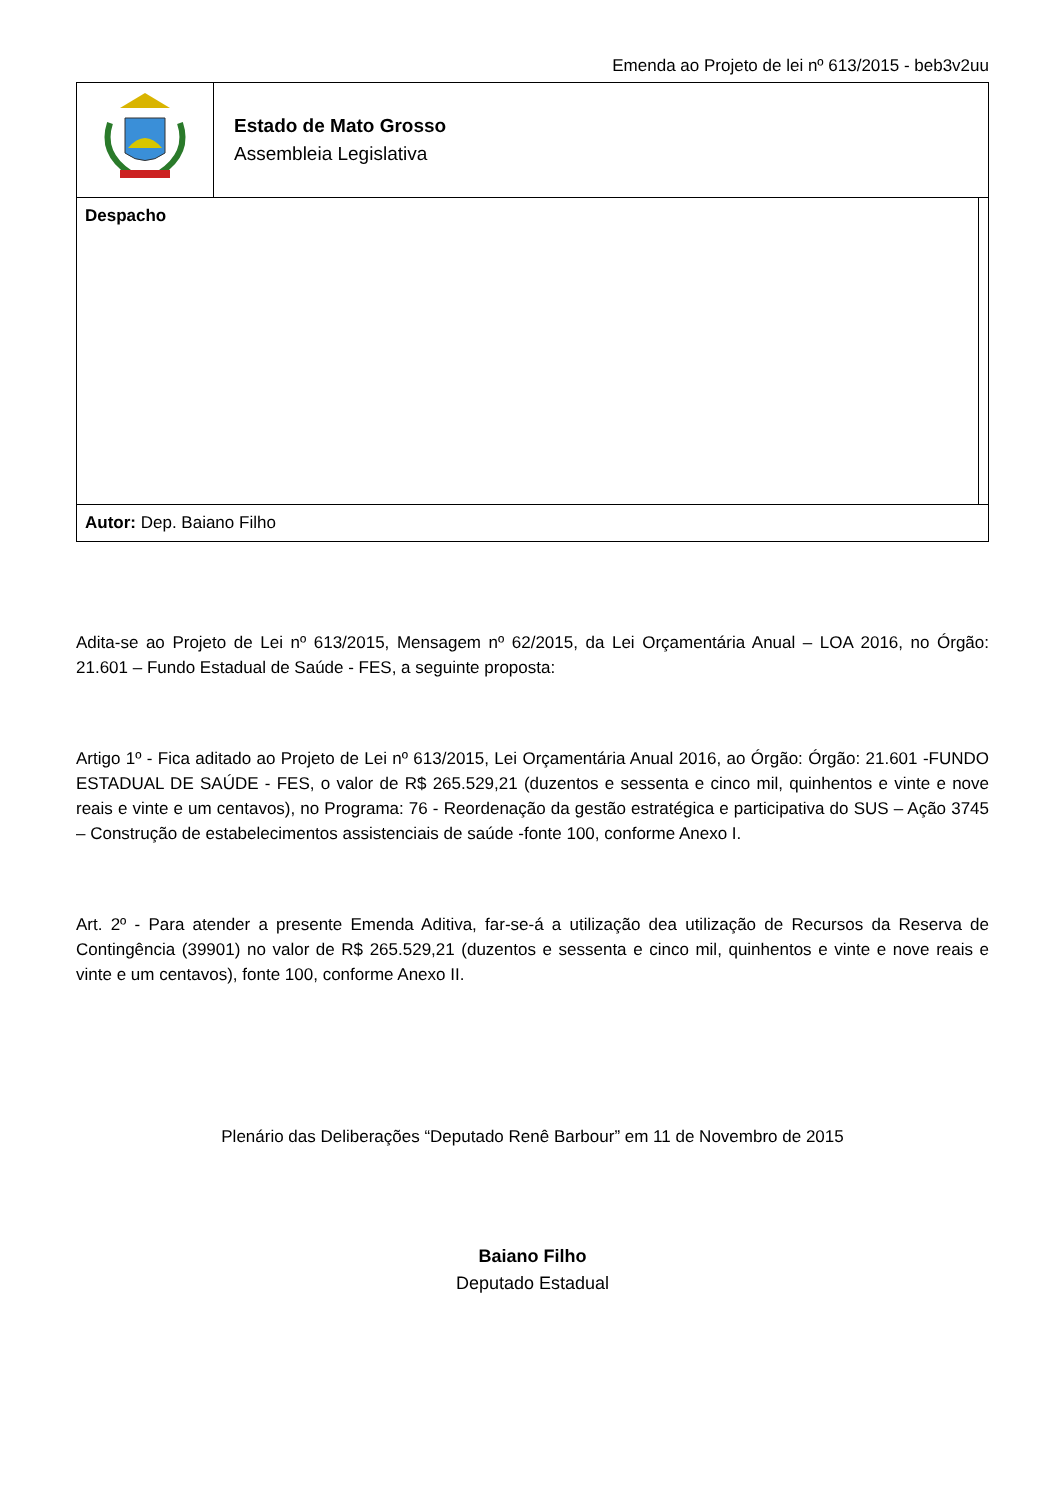Emenda ao Projeto de lei nº 613/2015 - beb3v2uu
| | Estado de Mato Grosso Assembleia Legislativa | |
| Despacho | | |
| Autor: Dep. Baiano Filho | | |
Adita-se ao Projeto de Lei nº 613/2015, Mensagem nº 62/2015, da Lei Orçamentária Anual – LOA 2016, no Órgão: 21.601 – Fundo Estadual de Saúde - FES, a seguinte proposta:
Artigo 1º - Fica aditado ao Projeto de Lei nº 613/2015, Lei Orçamentária Anual 2016, ao Órgão: Órgão: 21.601 -FUNDO ESTADUAL DE SAÚDE - FES, o valor de R$ 265.529,21 (duzentos e sessenta e cinco mil, quinhentos e vinte e nove reais e vinte e um centavos), no Programa: 76 - Reordenação da gestão estratégica e participativa do SUS – Ação 3745 – Construção de estabelecimentos assistenciais de saúde -fonte 100, conforme Anexo I.
Art. 2º - Para atender a presente Emenda Aditiva, far-se-á a utilização dea utilização de Recursos da Reserva de Contingência (39901) no valor de R$ 265.529,21 (duzentos e sessenta e cinco mil, quinhentos e vinte e nove reais e vinte e um centavos), fonte 100, conforme Anexo II.
Plenário das Deliberações “Deputado Renê Barbour” em 11 de Novembro de 2015
Baiano Filho
Deputado Estadual